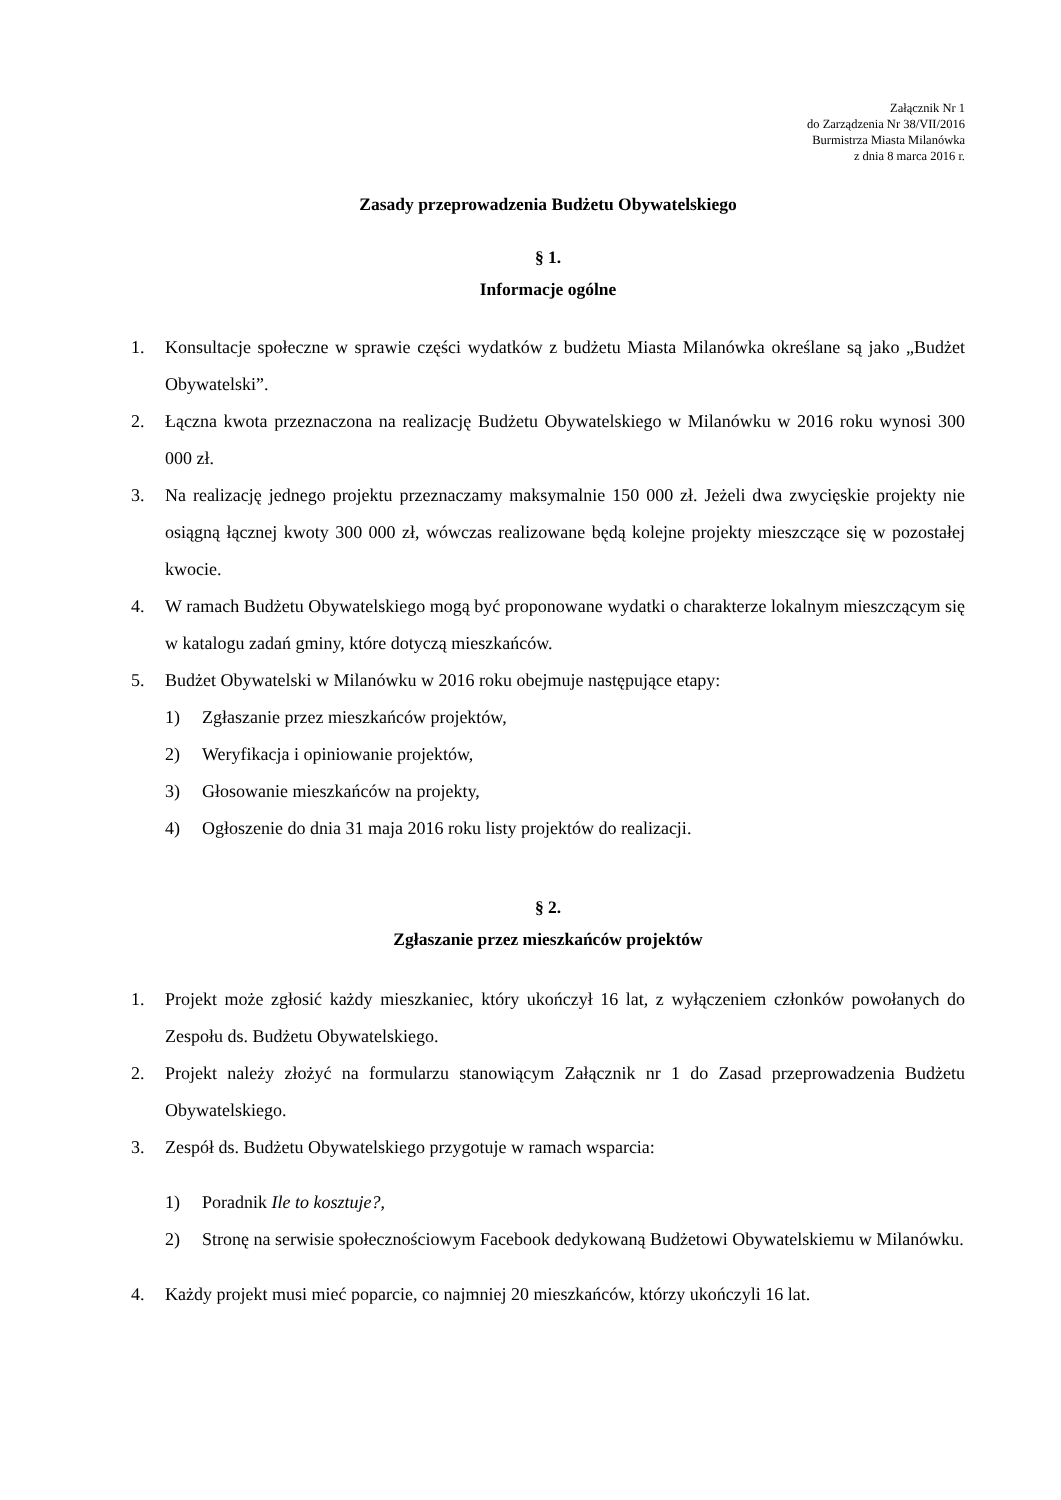Załącznik Nr 1
do Zarządzenia Nr 38/VII/2016
Burmistrza Miasta Milanówka
z dnia 8 marca 2016 r.
Zasady przeprowadzenia Budżetu Obywatelskiego
§ 1.
Informacje ogólne
1. Konsultacje społeczne w sprawie części wydatków z budżetu Miasta Milanówka określane są jako „Budżet Obywatelski”.
2. Łączna kwota przeznaczona na realizację Budżetu Obywatelskiego w Milanówku w 2016 roku wynosi 300 000 zł.
3. Na realizację jednego projektu przeznaczamy maksymalnie 150 000 zł. Jeżeli dwa zwycięskie projekty nie osiągną łącznej kwoty 300 000 zł, wówczas realizowane będą kolejne projekty mieszczące się w pozostałej kwocie.
4. W ramach Budżetu Obywatelskiego mogą być proponowane wydatki o charakterze lokalnym mieszczącym się w katalogu zadań gminy, które dotyczą mieszkańców.
5. Budżet Obywatelski w Milanówku w 2016 roku obejmuje następujące etapy:
1) Zgłaszanie przez mieszkańców projektów,
2) Weryfikacja i opiniowanie projektów,
3) Głosowanie mieszkańców na projekty,
4) Ogłoszenie do dnia 31 maja 2016 roku listy projektów do realizacji.
§ 2.
Zgłaszanie przez mieszkańców projektów
1. Projekt może zgłosić każdy mieszkaniec, który ukończył 16 lat, z wyłączeniem członków powołanych do Zespołu ds. Budżetu Obywatelskiego.
2. Projekt należy złożyć na formularzu stanowiącym Załącznik nr 1 do Zasad przeprowadzenia Budżetu Obywatelskiego.
3. Zespół ds. Budżetu Obywatelskiego przygotuje w ramach wsparcia:
1) Poradnik Ile to kosztuje?,
2) Stronę na serwisie społecznościowym Facebook dedykowaną Budżetowi Obywatelskiemu w Milanówku.
4. Każdy projekt musi mieć poparcie, co najmniej 20 mieszkańców, którzy ukończyli 16 lat.